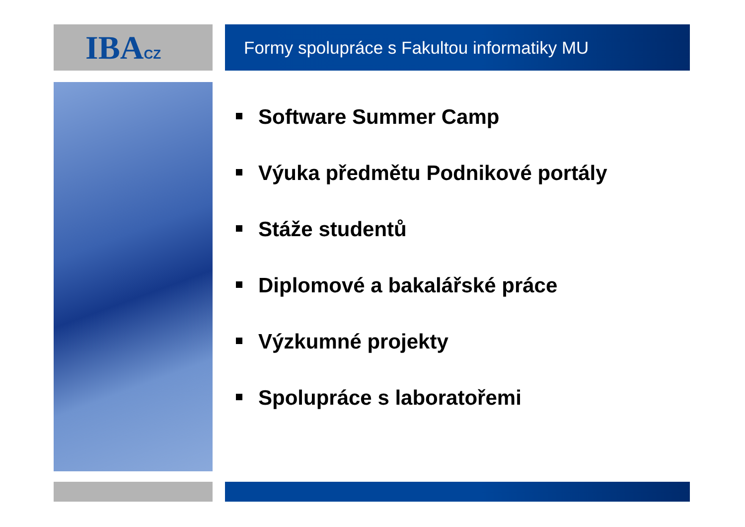IBACZ Formy spolupráce s Fakultou informatiky MU
Software Summer Camp
Výuka předmětu Podnikové portály
Stáže studentů
Diplomové a bakalářské práce
Výzkumné projekty
Spolupráce s laboratořemi